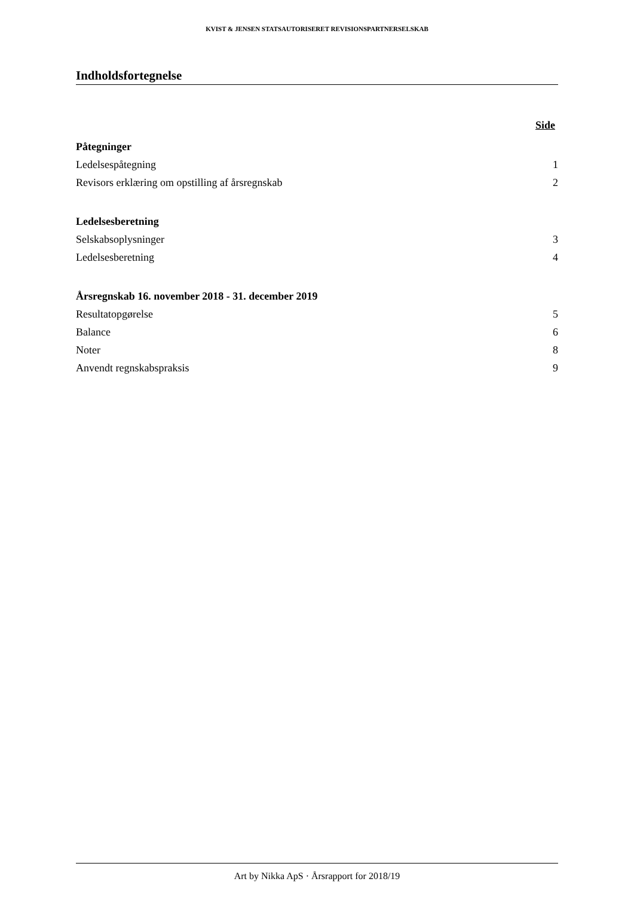KVIST & JENSEN STATSAUTORISERET REVISIONSPARTNERSELSKAB
Indholdsfortegnelse
Side
Påtegninger
Ledelsespåtegning 1
Revisors erklæring om opstilling af årsregnskab 2
Ledelsesberetning
Selskabsoplysninger 3
Ledelsesberetning 4
Årsregnskab 16. november 2018 - 31. december 2019
Resultatopgørelse 5
Balance 6
Noter 8
Anvendt regnskabspraksis 9
Art by Nikka ApS · Årsrapport for 2018/19